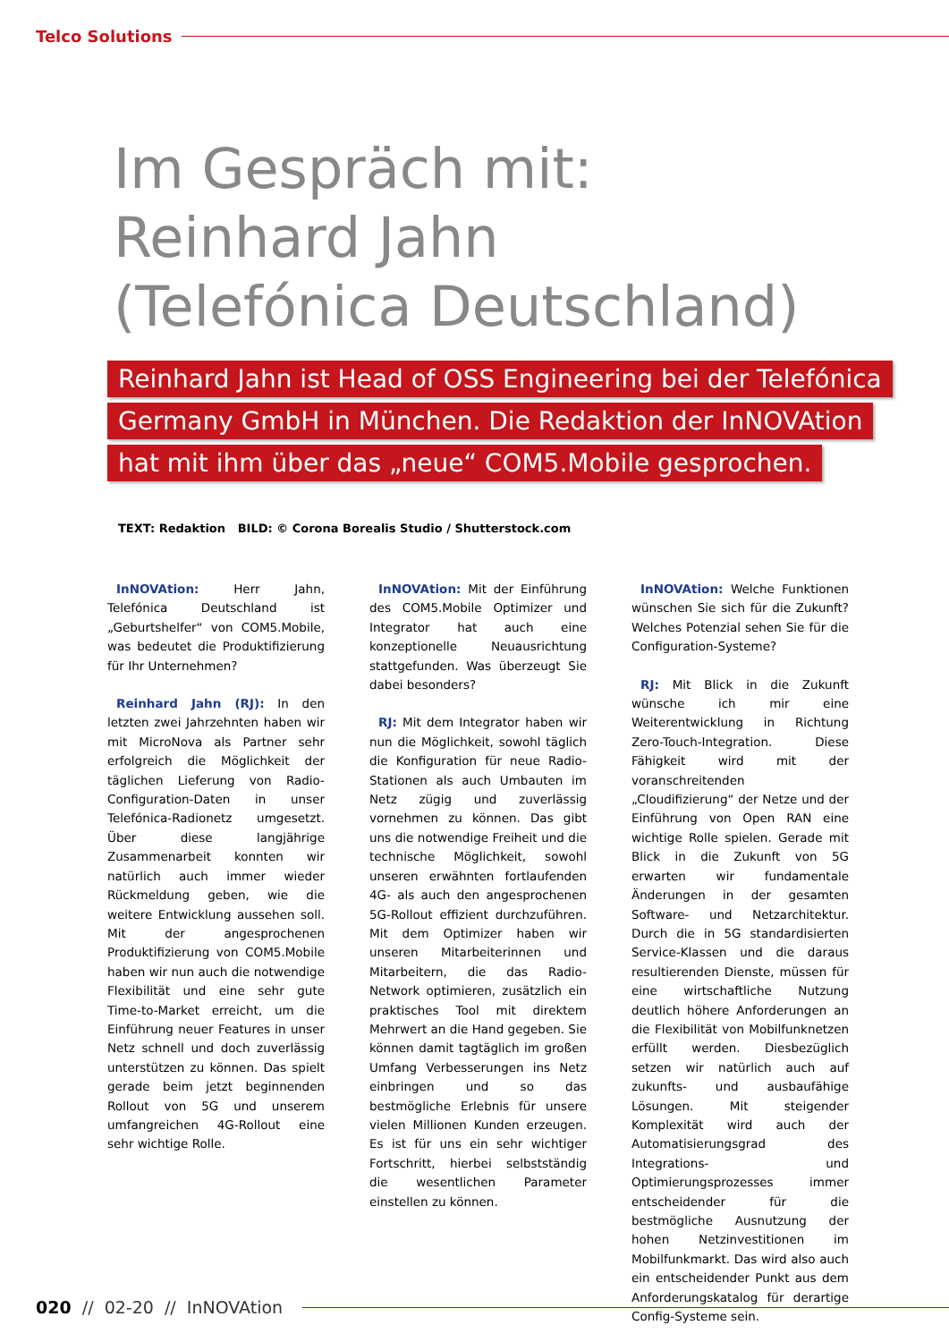Telco Solutions
Im Gespräch mit:
Reinhard Jahn
(Telefónica Deutschland)
Reinhard Jahn ist Head of OSS Engineering bei der Telefónica
Germany GmbH in München. Die Redaktion der InNOVAtion
hat mit ihm über das „neue“ COM5.Mobile gesprochen.
TEXT: Redaktion BILD: © Corona Borealis Studio / Shutterstock.com
InNOVAtion: Herr Jahn, Telefónica Deutschland ist „Geburtshelfer“ von COM5.Mobile, was bedeutet die Produktifizierung für Ihr Unternehmen?
Reinhard Jahn (RJ): In den letzten zwei Jahrzehnten haben wir mit MicroNova als Partner sehr erfolgreich die Möglichkeit der täglichen Lieferung von Radio-Configuration-Daten in unser Telefónica-Radionetz umgesetzt. Über diese langjährige Zusammenarbeit konnten wir natürlich auch immer wieder Rückmeldung geben, wie die weitere Entwicklung aussehen soll. Mit der angesprochenen Produktifizierung von COM5.Mobile haben wir nun auch die notwendige Flexibilität und eine sehr gute Time-to-Market erreicht, um die Einführung neuer Features in unser Netz schnell und doch zuverlässig unterstützen zu können. Das spielt gerade beim jetzt beginnenden Rollout von 5G und unserem umfangreichen 4G-Rollout eine sehr wichtige Rolle.
InNOVAtion: Mit der Einführung des COM5.Mobile Optimizer und Integrator hat auch eine konzeptionelle Neuausrichtung stattgefunden. Was überzeugt Sie dabei besonders?
RJ: Mit dem Integrator haben wir nun die Möglichkeit, sowohl täglich die Konfiguration für neue Radio-Stationen als auch Umbauten im Netz zügig und zuverlässig vornehmen zu können. Das gibt uns die notwendige Freiheit und die technische Möglichkeit, sowohl unseren erwähnten fortlaufenden 4G- als auch den angesprochenen 5G-Rollout effizient durchzuführen. Mit dem Optimizer haben wir unseren Mitarbeiterinnen und Mitarbeitern, die das Radio-Network optimieren, zusätzlich ein praktisches Tool mit direktem Mehrwert an die Hand gegeben. Sie können damit tagtäglich im großen Umfang Verbesserungen ins Netz einbringen und so das bestmögliche Erlebnis für unsere vielen Millionen Kunden erzeugen. Es ist für uns ein sehr wichtiger Fortschritt, hierbei selbstständig die wesentlichen Parameter einstellen zu können.
InNOVAtion: Welche Funktionen wünschen Sie sich für die Zukunft? Welches Potenzial sehen Sie für die Configuration-Systeme?
RJ: Mit Blick in die Zukunft wünsche ich mir eine Weiterentwicklung in Richtung Zero-Touch-Integration. Diese Fähigkeit wird mit der voranschreitenden „Cloudifizierung“ der Netze und der Einführung von Open RAN eine wichtige Rolle spielen. Gerade mit Blick in die Zukunft von 5G erwarten wir fundamentale Änderungen in der gesamten Software- und Netzarchitektur. Durch die in 5G standardisierten Service-Klassen und die daraus resultierenden Dienste, müssen für eine wirtschaftliche Nutzung deutlich höhere Anforderungen an die Flexibilität von Mobilfunknetzen erfüllt werden. Diesbezüglich setzen wir natürlich auch auf zukunfts- und ausbaufähige Lösungen. Mit steigender Komplexität wird auch der Automatisierungsgrad des Integrations- und Optimierungsprozesses immer entscheidender für die bestmögliche Ausnutzung der hohen Netzinvestitionen im Mobilfunkmarkt. Das wird also auch ein entscheidender Punkt aus dem Anforderungskatalog für derartige Config-Systeme sein.
020 // 02-20 // InNOVAtion